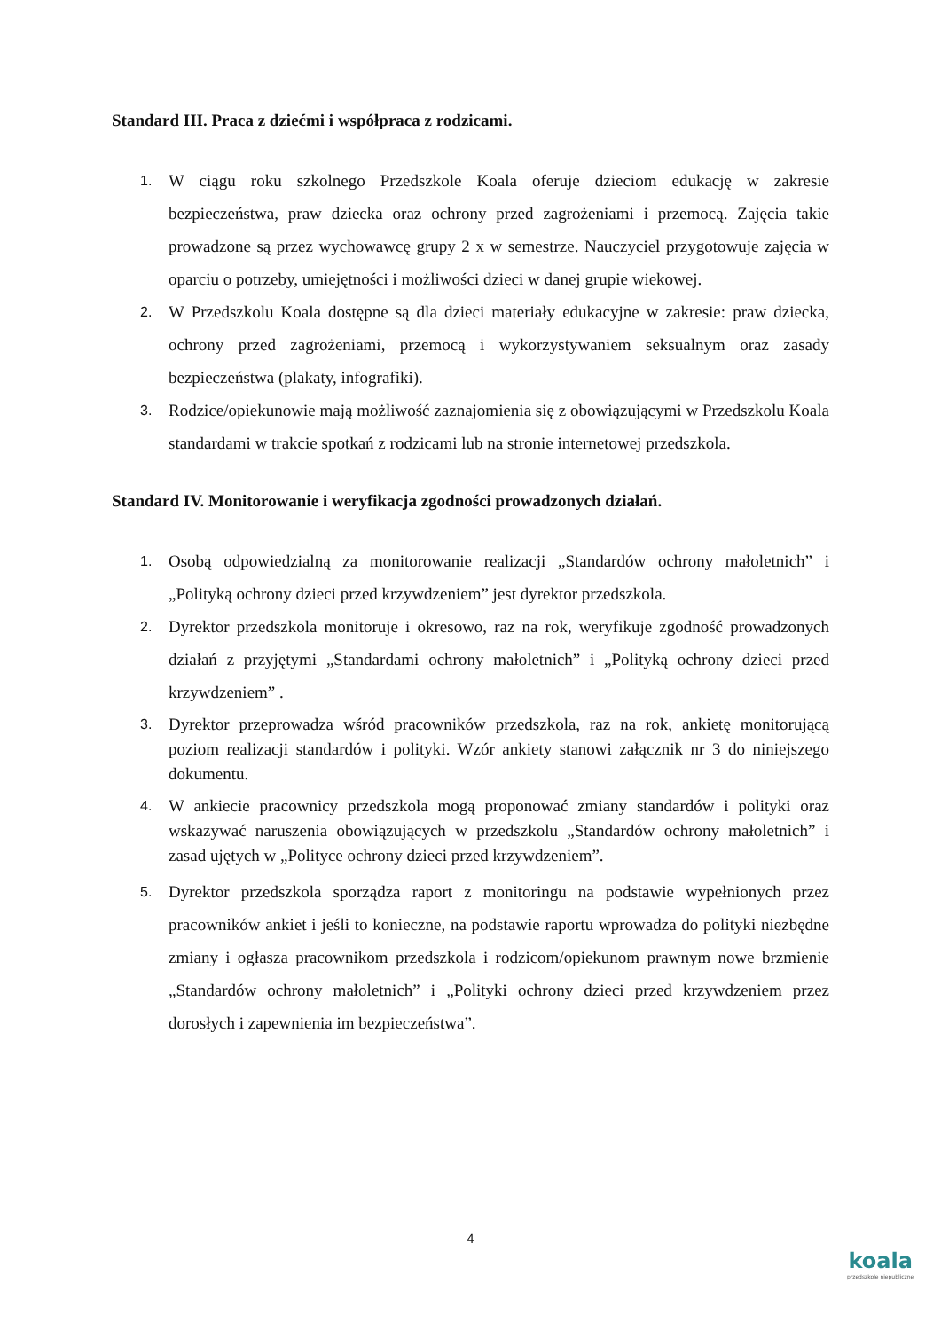Standard III. Praca z dziećmi i współpraca z rodzicami.
1. W ciągu roku szkolnego Przedszkole Koala oferuje dzieciom edukację w zakresie bezpieczeństwa, praw dziecka oraz ochrony przed zagrożeniami i przemocą. Zajęcia takie prowadzone są przez wychowawcę grupy 2 x w semestrze. Nauczyciel przygotowuje zajęcia w oparciu o potrzeby, umiejętności i możliwości dzieci w danej grupie wiekowej.
2. W Przedszkolu Koala dostępne są dla dzieci materiały edukacyjne w zakresie: praw dziecka, ochrony przed zagrożeniami, przemocą i wykorzystywaniem seksualnym oraz zasady bezpieczeństwa (plakaty, infografiki).
3. Rodzice/opiekunowie mają możliwość zaznajomienia się z obowiązującymi w Przedszkolu Koala standardami w trakcie spotkań z rodzicami lub na stronie internetowej przedszkola.
Standard IV. Monitorowanie i weryfikacja zgodności prowadzonych działań.
1. Osobą odpowiedzialną za monitorowanie realizacji „Standardów ochrony małoletnich” i „Polityką ochrony dzieci przed krzywdzeniem” jest dyrektor przedszkola.
2. Dyrektor przedszkola monitoruje i okresowo, raz na rok, weryfikuje zgodność prowadzonych działań z przyjętymi „Standardami ochrony małoletnich” i „Polityką ochrony dzieci przed krzywdzeniem” .
3. Dyrektor przeprowadza wśród pracowników przedszkola, raz na rok, ankietę monitorującą poziom realizacji standardów i polityki. Wzór ankiety stanowi załącznik nr 3 do niniejszego dokumentu.
4. W ankiecie pracownicy przedszkola mogą proponować zmiany standardów i polityki oraz wskazywać naruszenia obowiązujących w przedszkolu „Standardów ochrony małoletnich” i zasad ujętych w „Polityce ochrony dzieci przed krzywdzeniem”.
5. Dyrektor przedszkola sporządza raport z monitoringu na podstawie wypełnionych przez pracowników ankiet i jeśli to konieczne, na podstawie raportu wprowadza do polityki niezbędne zmiany i ogłasza pracownikom przedszkola i rodzicom/opiekunom prawnym nowe brzmienie „Standardów ochrony małoletnich” i „Polityki ochrony dzieci przed krzywdzeniem przez dorosłych i zapewnienia im bezpieczeństwa”.
4
koala
przedszkole niepubliczne